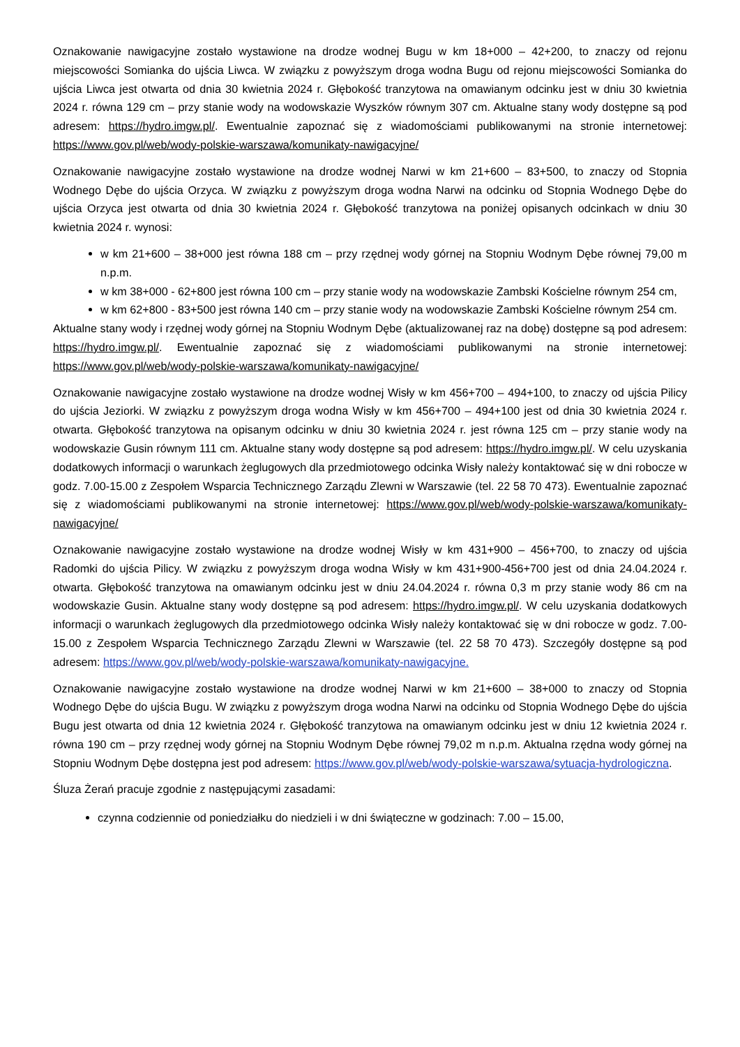Oznakowanie nawigacyjne zostało wystawione na drodze wodnej Bugu w km 18+000 – 42+200, to znaczy od rejonu miejscowości Somianka do ujścia Liwca. W związku z powyższym droga wodna Bugu od rejonu miejscowości Somianka do ujścia Liwca jest otwarta od dnia 30 kwietnia 2024 r. Głębokość tranzytowa na omawianym odcinku jest w dniu 30 kwietnia 2024 r. równa 129 cm – przy stanie wody na wodowskazie Wyszków równym 307 cm. Aktualne stany wody dostępne są pod adresem: https://hydro.imgw.pl/. Ewentualnie zapoznać się z wiadomościami publikowanymi na stronie internetowej: https://www.gov.pl/web/wody-polskie-warszawa/komunikaty-nawigacyjne/
Oznakowanie nawigacyjne zostało wystawione na drodze wodnej Narwi w km 21+600 – 83+500, to znaczy od Stopnia Wodnego Dębe do ujścia Orzyca. W związku z powyższym droga wodna Narwi na odcinku od Stopnia Wodnego Dębe do ujścia Orzyca jest otwarta od dnia 30 kwietnia 2024 r. Głębokość tranzytowa na poniżej opisanych odcinkach w dniu 30 kwietnia 2024 r. wynosi:
w km 21+600 – 38+000 jest równa 188 cm – przy rzędnej wody górnej na Stopniu Wodnym Dębe równej 79,00 m n.p.m.
w km 38+000 - 62+800 jest równa 100 cm – przy stanie wody na wodowskazie Zambski Kościelne równym 254 cm,
w km 62+800 - 83+500 jest równa 140 cm – przy stanie wody na wodowskazie Zambski Kościelne równym 254 cm.
Aktualne stany wody i rzędnej wody górnej na Stopniu Wodnym Dębe (aktualizowanej raz na dobę) dostępne są pod adresem: https://hydro.imgw.pl/. Ewentualnie zapoznać się z wiadomościami publikowanymi na stronie internetowej: https://www.gov.pl/web/wody-polskie-warszawa/komunikaty-nawigacyjne/
Oznakowanie nawigacyjne zostało wystawione na drodze wodnej Wisły w km 456+700 – 494+100, to znaczy od ujścia Pilicy do ujścia Jeziorki. W związku z powyższym droga wodna Wisły w km 456+700 – 494+100 jest od dnia 30 kwietnia 2024 r. otwarta. Głębokość tranzytowa na opisanym odcinku w dniu 30 kwietnia 2024 r. jest równa 125 cm – przy stanie wody na wodowskazie Gusin równym 111 cm. Aktualne stany wody dostępne są pod adresem: https://hydro.imgw.pl/. W celu uzyskania dodatkowych informacji o warunkach żeglugowych dla przedmiotowego odcinka Wisły należy kontaktować się w dni robocze w godz. 7.00-15.00 z Zespołem Wsparcia Technicznego Zarządu Zlewni w Warszawie (tel. 22 58 70 473). Ewentualnie zapoznać się z wiadomościami publikowanymi na stronie internetowej: https://www.gov.pl/web/wody-polskie-warszawa/komunikaty-nawigacyjne/
Oznakowanie nawigacyjne zostało wystawione na drodze wodnej Wisły w km 431+900 – 456+700, to znaczy od ujścia Radomki do ujścia Pilicy. W związku z powyższym droga wodna Wisły w km 431+900-456+700 jest od dnia 24.04.2024 r. otwarta. Głębokość tranzytowa na omawianym odcinku jest w dniu 24.04.2024 r. równa 0,3 m przy stanie wody 86 cm na wodowskazie Gusin. Aktualne stany wody dostępne są pod adresem: https://hydro.imgw.pl/. W celu uzyskania dodatkowych informacji o warunkach żeglugowych dla przedmiotowego odcinka Wisły należy kontaktować się w dni robocze w godz. 7.00-15.00 z Zespołem Wsparcia Technicznego Zarządu Zlewni w Warszawie (tel. 22 58 70 473). Szczegóły dostępne są pod adresem: https://www.gov.pl/web/wody-polskie-warszawa/komunikaty-nawigacyjne.
Oznakowanie nawigacyjne zostało wystawione na drodze wodnej Narwi w km 21+600 – 38+000 to znaczy od Stopnia Wodnego Dębe do ujścia Bugu. W związku z powyższym droga wodna Narwi na odcinku od Stopnia Wodnego Dębe do ujścia Bugu jest otwarta od dnia 12 kwietnia 2024 r. Głębokość tranzytowa na omawianym odcinku jest w dniu 12 kwietnia 2024 r. równa 190 cm – przy rzędnej wody górnej na Stopniu Wodnym Dębe równej 79,02 m n.p.m. Aktualna rzędna wody górnej na Stopniu Wodnym Dębe dostępna jest pod adresem: https://www.gov.pl/web/wody-polskie-warszawa/sytuacja-hydrologiczna.
Śluza Żerań pracuje zgodnie z następującymi zasadami:
czynna codziennie od poniedziałku do niedzieli i w dni świąteczne w godzinach: 7.00 – 15.00,